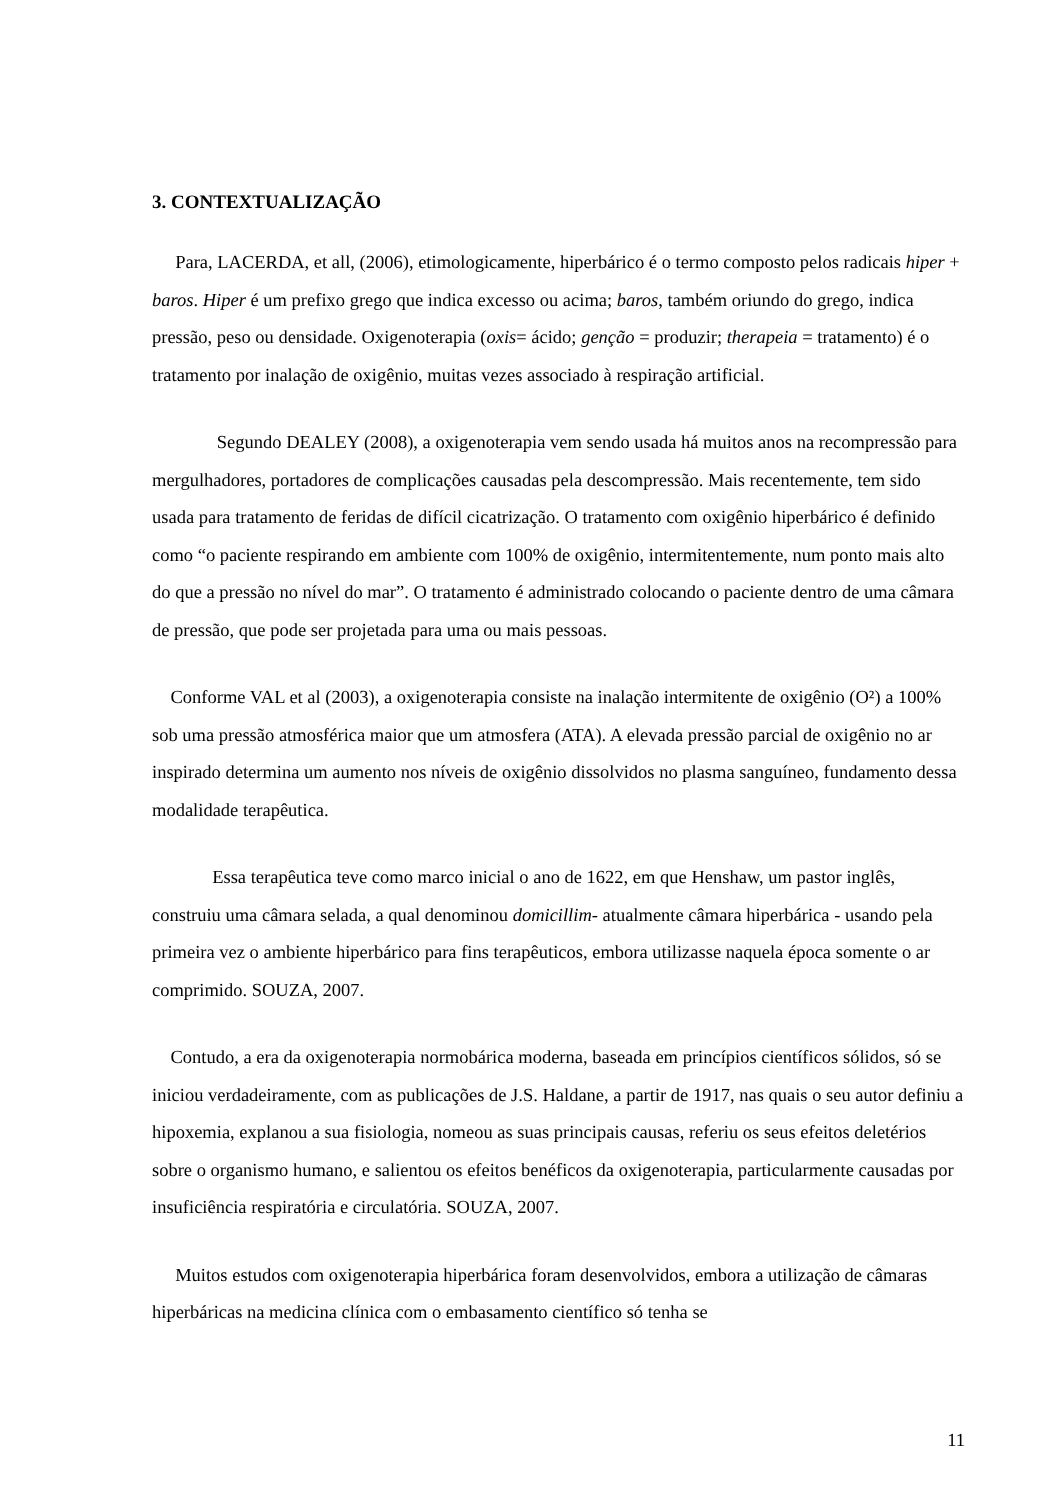3. CONTEXTUALIZAÇÃO
Para, LACERDA, et all, (2006), etimologicamente, hiperbárico é o termo composto pelos radicais hiper + baros. Hiper é um prefixo grego que indica excesso ou acima; baros, também oriundo do grego, indica pressão, peso ou densidade. Oxigenoterapia (oxis= ácido; genção = produzir; therapeia = tratamento) é o tratamento por inalação de oxigênio, muitas vezes associado à respiração artificial.
Segundo DEALEY (2008), a oxigenoterapia vem sendo usada há muitos anos na recompressão para mergulhadores, portadores de complicações causadas pela descompressão. Mais recentemente, tem sido usada para tratamento de feridas de difícil cicatrização. O tratamento com oxigênio hiperbárico é definido como “o paciente respirando em ambiente com 100% de oxigênio, intermitentemente, num ponto mais alto do que a pressão no nível do mar”. O tratamento é administrado colocando o paciente dentro de uma câmara de pressão, que pode ser projetada para uma ou mais pessoas.
Conforme VAL et al (2003), a oxigenoterapia consiste na inalação intermitente de oxigênio (O²) a 100% sob uma pressão atmosférica maior que um atmosfera (ATA). A elevada pressão parcial de oxigênio no ar inspirado determina um aumento nos níveis de oxigênio dissolvidos no plasma sanguíneo, fundamento dessa modalidade terapêutica.
Essa terapêutica teve como marco inicial o ano de 1622, em que Henshaw, um pastor inglês, construiu uma câmara selada, a qual denominou domicillim- atualmente câmara hiperbárica - usando pela primeira vez o ambiente hiperbárico para fins terapêuticos, embora utilizasse naquela época somente o ar comprimido. SOUZA, 2007.
Contudo, a era da oxigenoterapia normobárica moderna, baseada em princípios científicos sólidos, só se iniciou verdadeiramente, com as publicações de J.S. Haldane, a partir de 1917, nas quais o seu autor definiu a hipoxemia, explanou a sua fisiologia, nomeou as suas principais causas, referiu os seus efeitos deletérios sobre o organismo humano, e salientou os efeitos benéficos da oxigenoterapia, particularmente causadas por insuficiência respiratória e circulatória. SOUZA, 2007.
Muitos estudos com oxigenoterapia hiperbárica foram desenvolvidos, embora a utilização de câmaras hiperbáricas na medicina clínica com o embasamento científico só tenha se
11